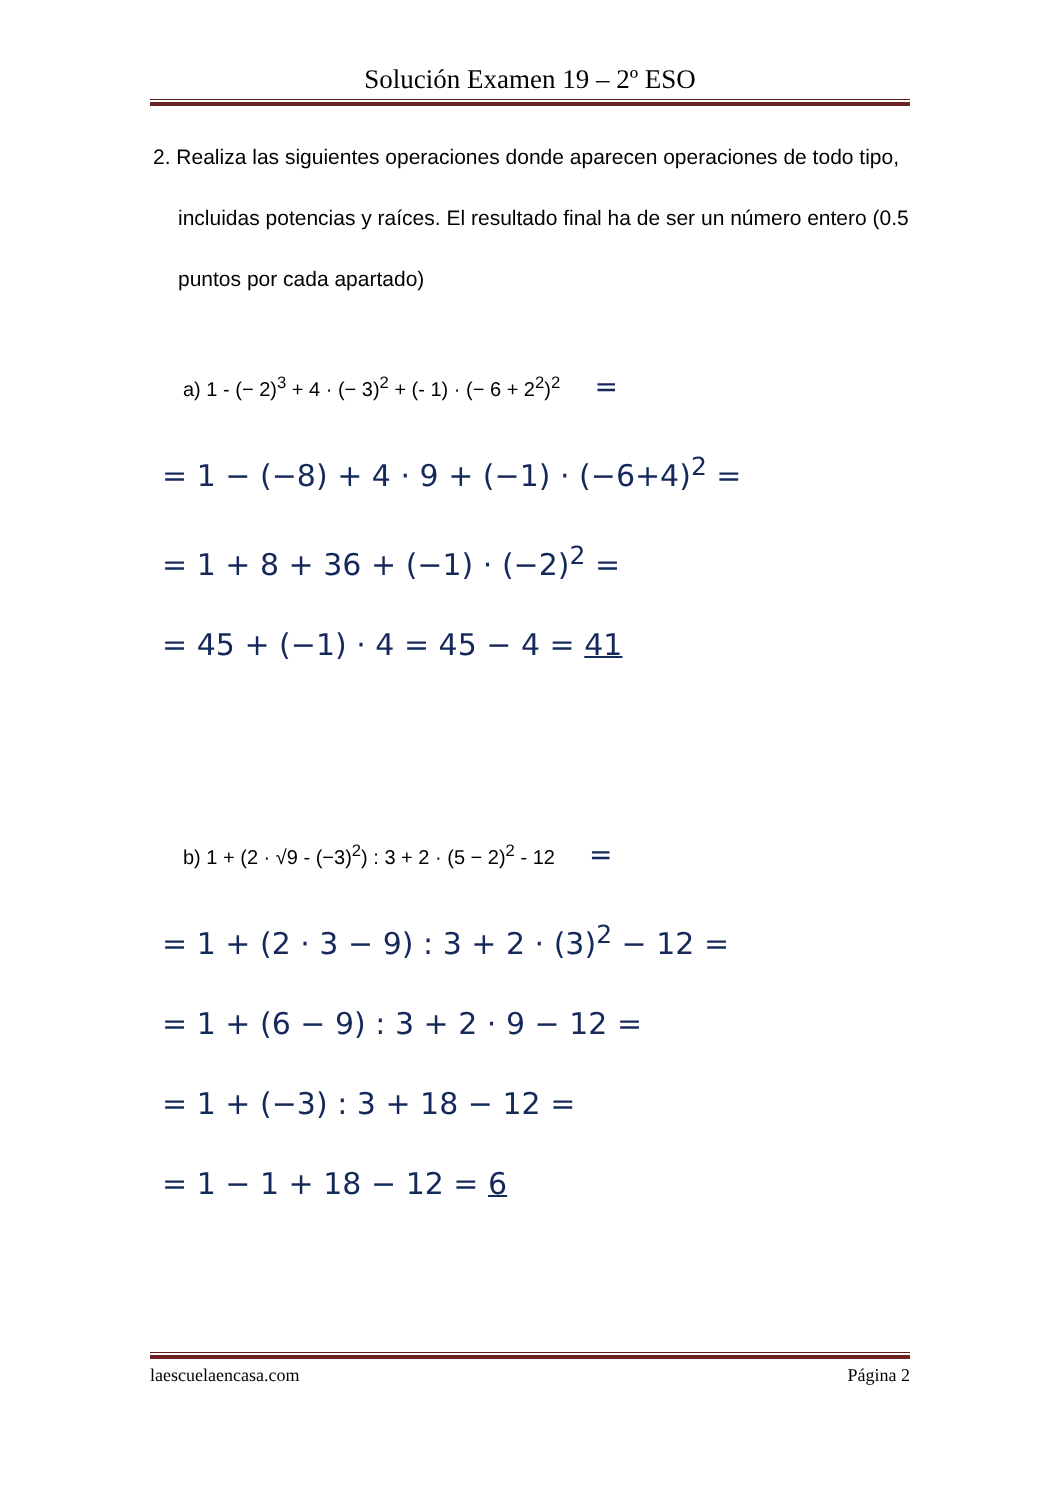Solución Examen 19 – 2º ESO
2. Realiza las siguientes operaciones donde aparecen operaciones de todo tipo, incluidas potencias y raíces. El resultado final ha de ser un número entero (0.5 puntos por cada apartado)
a) 1 - (− 2)<sup>3</sup> + 4 · (− 3)<sup>2</sup> + (- 1) · (− 6 + 2<sup>2</sup>)<sup>2</sup> =
= 1 − (−8) + 4 · 9 + (−1) · (−6+4)<sup>2</sup> =
= 1 + 8 + 36 + (−1) · (−2)<sup>2</sup> =
= 45 + (−1) · 4 = 45 − 4 = 41
b) 1 + (2 · √9 - (−3)<sup>2</sup>) : 3 + 2 · (5 − 2)<sup>2</sup> - 12 =
= 1 + (2 · 3 − 9) : 3 + 2 · (3)<sup>2</sup> − 12 =
= 1 + (6 − 9) : 3 + 2 · 9 − 12 =
= 1 + (−3) : 3 + 18 − 12 =
= 1 − 1 + 18 − 12 = 6
laescuelaencasa.com Página 2